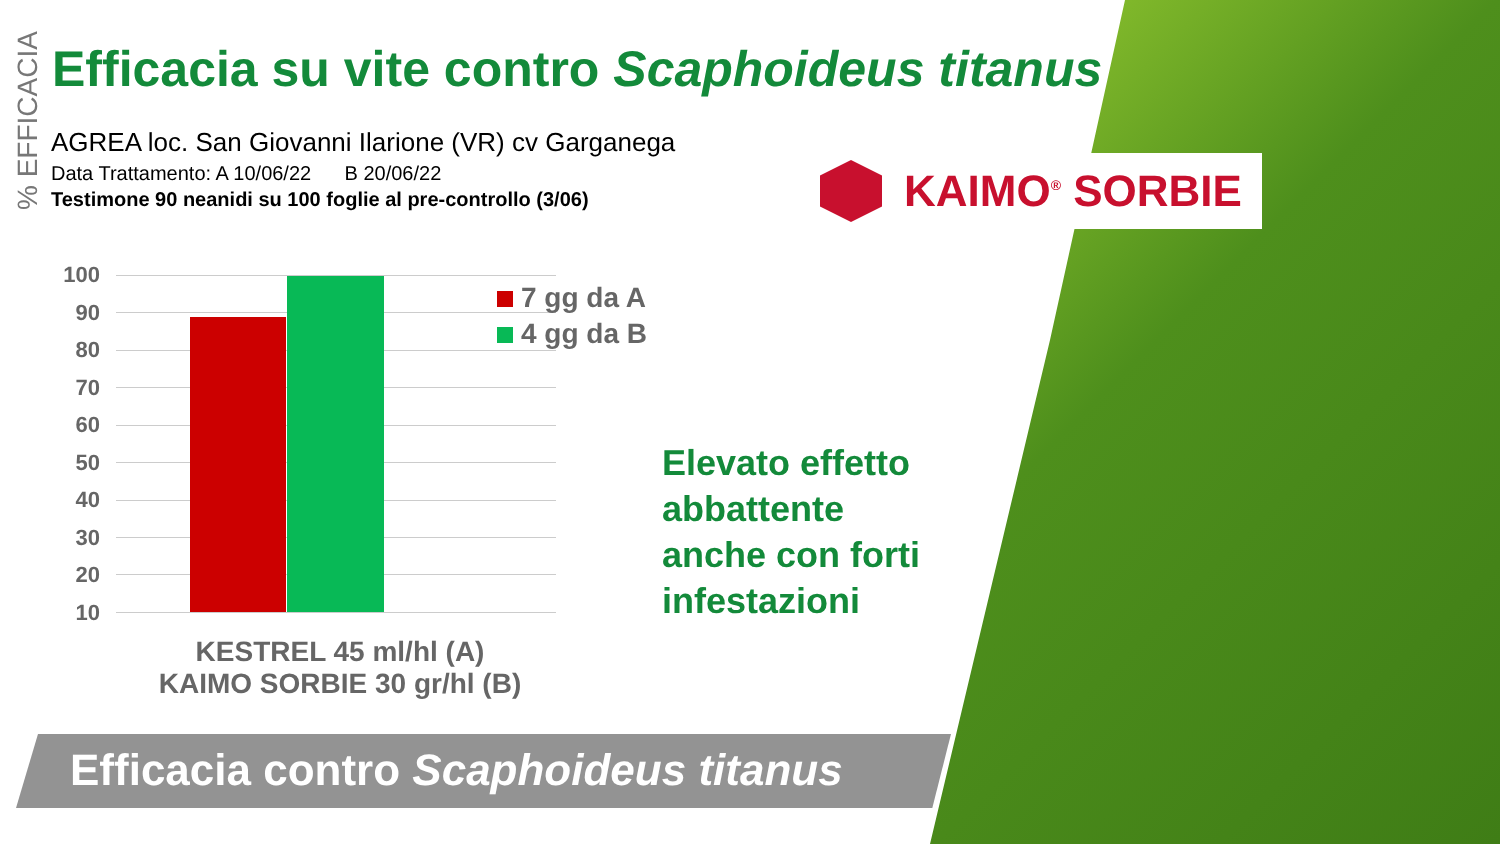Efficacia su vite contro Scaphoideus titanus
AGREA loc. San Giovanni Ilarione (VR) cv Garganega
Data Trattamento: A 10/06/22 B 20/06/22
Testimone 90 neanidi su 100 foglie al pre-controllo (3/06)
KAIMO<sup>®</sup> SORBIE
% EFFICACIA
100
90
80
70
60
50
40
30
20
10
7 gg da A
4 gg da B
KESTREL 45 ml/hl (A)
KAIMO SORBIE 30 gr/hl (B)
Elevato effetto
abbattente
anche con forti
infestazioni
Efficacia contro Scaphoideus titanus